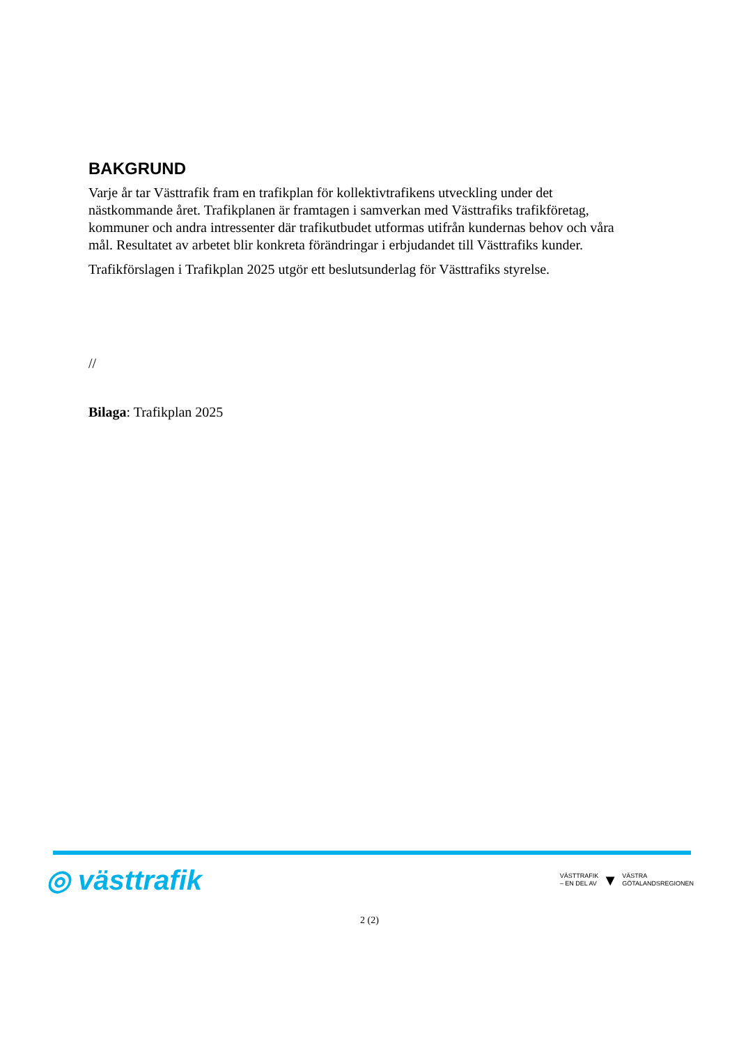BAKGRUND
Varje år tar Västtrafik fram en trafikplan för kollektivtrafikens utveckling under det nästkommande året. Trafikplanen är framtagen i samverkan med Västtrafiks trafikföretag, kommuner och andra intressenter där trafikutbudet utformas utifrån kundernas behov och våra mål. Resultatet av arbetet blir konkreta förändringar i erbjudandet till Västtrafiks kunder.
Trafikförslagen i Trafikplan 2025 utgör ett beslutsunderlag för Västtrafiks styrelse.
//
Bilaga: Trafikplan 2025
◎ västtrafik
VÄSTTRAFIK
– EN DEL AV ▼ VÄSTRA
GÖTALANDSREGIONEN
2 (2)